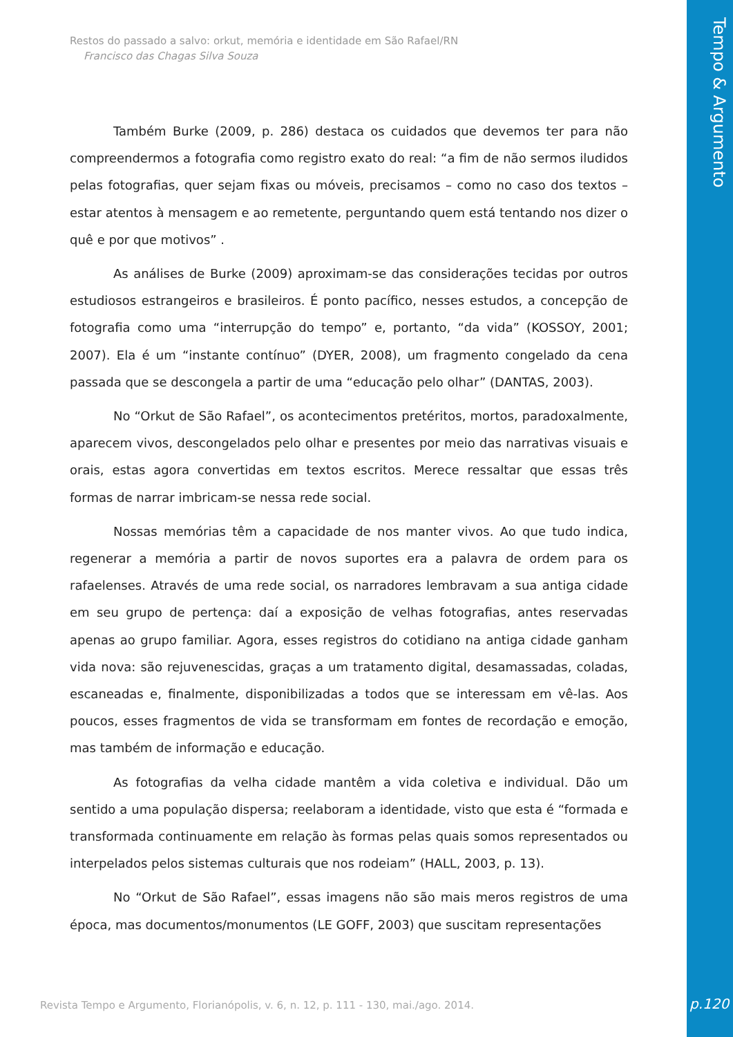Tempo & Argumento
Restos do passado a salvo: orkut, memória e identidade em São Rafael/RN
Francisco das Chagas Silva Souza
Também Burke (2009, p. 286) destaca os cuidados que devemos ter para não compreendermos a fotografia como registro exato do real: “a fim de não sermos iludidos pelas fotografias, quer sejam fixas ou móveis, precisamos – como no caso dos textos – estar atentos à mensagem e ao remetente, perguntando quem está tentando nos dizer o quê e por que motivos” .
As análises de Burke (2009) aproximam-se das considerações tecidas por outros estudiosos estrangeiros e brasileiros. É ponto pacífico, nesses estudos, a concepção de fotografia como uma “interrupção do tempo” e, portanto, “da vida” (KOSSOY, 2001; 2007). Ela é um “instante contínuo” (DYER, 2008), um fragmento congelado da cena passada que se descongela a partir de uma “educação pelo olhar” (DANTAS, 2003).
No “Orkut de São Rafael”, os acontecimentos pretéritos, mortos, paradoxalmente, aparecem vivos, descongelados pelo olhar e presentes por meio das narrativas visuais e orais, estas agora convertidas em textos escritos. Merece ressaltar que essas três formas de narrar imbricam-se nessa rede social.
Nossas memórias têm a capacidade de nos manter vivos. Ao que tudo indica, regenerar a memória a partir de novos suportes era a palavra de ordem para os rafaelenses. Através de uma rede social, os narradores lembravam a sua antiga cidade em seu grupo de pertença: daí a exposição de velhas fotografias, antes reservadas apenas ao grupo familiar. Agora, esses registros do cotidiano na antiga cidade ganham vida nova: são rejuvenescidas, graças a um tratamento digital, desamassadas, coladas, escaneadas e, finalmente, disponibilizadas a todos que se interessam em vê-las. Aos poucos, esses fragmentos de vida se transformam em fontes de recordação e emoção, mas também de informação e educação.
As fotografias da velha cidade mantêm a vida coletiva e individual. Dão um sentido a uma população dispersa; reelaboram a identidade, visto que esta é “formada e transformada continuamente em relação às formas pelas quais somos representados ou interpelados pelos sistemas culturais que nos rodeiam” (HALL, 2003, p. 13).
No “Orkut de São Rafael”, essas imagens não são mais meros registros de uma época, mas documentos/monumentos (LE GOFF, 2003) que suscitam representações
Revista Tempo e Argumento, Florianópolis, v. 6, n. 12, p. 111 - 130, mai./ago. 2014.
p.120